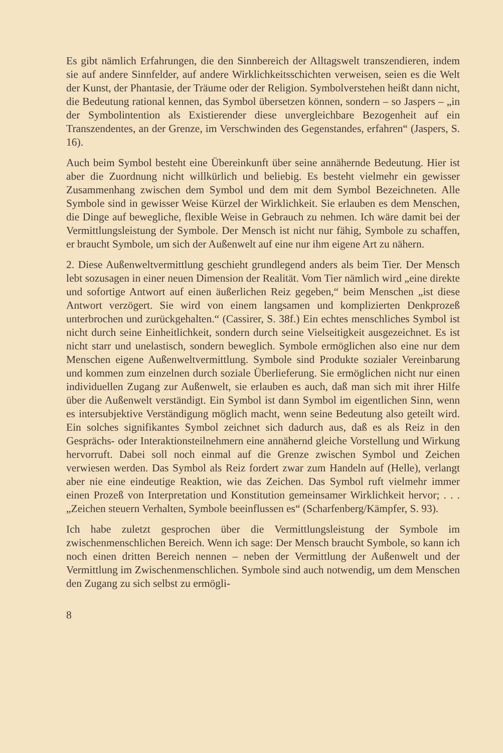Es gibt nämlich Erfahrungen, die den Sinnbereich der Alltagswelt transzendieren, indem sie auf andere Sinnfelder, auf andere Wirklichkeitsschichten verweisen, seien es die Welt der Kunst, der Phantasie, der Träume oder der Religion. Symbolverstehen heißt dann nicht, die Bedeutung rational kennen, das Symbol übersetzen können, sondern – so Jaspers – „in der Symbolintention als Existierender diese unvergleichbare Bezogenheit auf ein Transzendentes, an der Grenze, im Verschwinden des Gegenstandes, erfahren“ (Jaspers, S. 16).
Auch beim Symbol besteht eine Übereinkunft über seine annähernde Bedeutung. Hier ist aber die Zuordnung nicht willkürlich und beliebig. Es besteht vielmehr ein gewisser Zusammenhang zwischen dem Symbol und dem mit dem Symbol Bezeichneten. Alle Symbole sind in gewisser Weise Kürzel der Wirklichkeit. Sie erlauben es dem Menschen, die Dinge auf bewegliche, flexible Weise in Gebrauch zu nehmen. Ich wäre damit bei der Vermittlungsleistung der Symbole. Der Mensch ist nicht nur fähig, Symbole zu schaffen, er braucht Symbole, um sich der Außenwelt auf eine nur ihm eigene Art zu nähern.
2. Diese Außenweltvermittlung geschieht grundlegend anders als beim Tier. Der Mensch lebt sozusagen in einer neuen Dimension der Realität. Vom Tier nämlich wird „eine direkte und sofortige Antwort auf einen äußerlichen Reiz gegeben,“ beim Menschen „ist diese Antwort verzögert. Sie wird von einem langsamen und komplizierten Denkprozeß unterbrochen und zurückgehalten.“ (Cassirer, S. 38f.) Ein echtes menschliches Symbol ist nicht durch seine Einheitlichkeit, sondern durch seine Vielseitigkeit ausgezeichnet. Es ist nicht starr und unelastisch, sondern beweglich. Symbole ermöglichen also eine nur dem Menschen eigene Außenweltvermittlung. Symbole sind Produkte sozialer Vereinbarung und kommen zum einzelnen durch soziale Überlieferung. Sie ermöglichen nicht nur einen individuellen Zugang zur Außenwelt, sie erlauben es auch, daß man sich mit ihrer Hilfe über die Außenwelt verständigt. Ein Symbol ist dann Symbol im eigentlichen Sinn, wenn es intersubjektive Verständigung möglich macht, wenn seine Bedeutung also geteilt wird. Ein solches signifikantes Symbol zeichnet sich dadurch aus, daß es als Reiz in den Gesprächs- oder Interaktionsteilnehmern eine annähernd gleiche Vorstellung und Wirkung hervorruft. Dabei soll noch einmal auf die Grenze zwischen Symbol und Zeichen verwiesen werden. Das Symbol als Reiz fordert zwar zum Handeln auf (Helle), verlangt aber nie eine eindeutige Reaktion, wie das Zeichen. Das Symbol ruft vielmehr immer einen Prozeß von Interpretation und Konstitution gemeinsamer Wirklichkeit hervor; . . . „Zeichen steuern Verhalten, Symbole beeinflussen es“ (Scharfenberg/Kämpfer, S. 93).
Ich habe zuletzt gesprochen über die Vermittlungsleistung der Symbole im zwischenmenschlichen Bereich. Wenn ich sage: Der Mensch braucht Symbole, so kann ich noch einen dritten Bereich nennen – neben der Vermittlung der Außenwelt und der Vermittlung im Zwischenmenschlichen. Symbole sind auch notwendig, um dem Menschen den Zugang zu sich selbst zu ermögli-
8